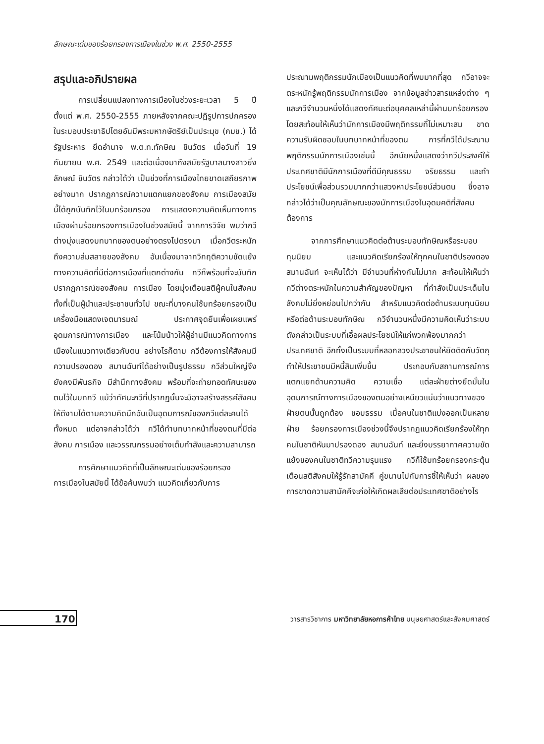ลักษณะเด่นของร้อยกรองการเมืองในช่วง พ.ศ. 2550-2555
สรุปและอภิปรายผล
การเปลี่ยนแปลงทางการเมืองในช่วงระยะเวลา 5 ปี ตั้งแต่ พ.ศ. 2550-2555 ภายหลังจากคณะปฏิรูปการปกครองในระบอบประชาธิปไตยอันมีพระมหากษัตริย์เป็นประมุข (คมช.) ได้รัฐประหาร ยึดอำนาจ พ.ต.ท.ทักษิณ ชินวัตร เมื่อวันที่ 19 กันยายน พ.ศ. 2549 และต่อเนื่องมาถึงสมัยรัฐบาลนางสาวยิ่งลักษณ์ ชินวัตร กล่าวได้ว่า เป็นช่วงที่การเมืองไทยขาดเสถียรภาพอย่างมาก ปรากฏการณ์ความแตกแยกของสังคม การเมืองสมัยนี้ได้ถูกบันทึกไว้ในบทร้อยกรอง การแสดงความคิดเห็นทางการเมืองผ่านร้อยกรองการเมืองในช่วงสมัยนี้ จากการวิจัย พบว่ากวีต่างมุ่งแสดงบทบาทของตนอย่างตรงไปตรงมา เมื่อกวีตระหนักถึงความล่มสลายของสังคม อันเนื่องมาจากวิกฤติความขัดแย้งทางความคิดที่มีต่อการเมืองที่แตกต่างกัน กวีก็พร้อมที่จะบันทึกปรากฏการณ์ของสังคม การเมือง โดยมุ่งเตือนสติผู้คนในสังคม ทั้งที่เป็นผู้นำและประชาชนทั่วไป ขณะที่บางคนใช้บทร้อยกรองเป็นเครื่องมือแสดงเจตนารมณ์ ประกาศจุดยืนเพื่อเผยแพร่อุดมการณ์ทางการเมือง และโน้มน้าวให้ผู้อ่านมีแนวคิดทางการเมืองในแนวทางเดียวกับตน อย่างไรก็ตาม กวีต้องการให้สังคมมีความปรองดอง สมานฉันท์ได้อย่างเป็นรูปธรรม กวีส่วนใหญ่จึงยังคงมีพันธกิจ มีสำนึกทางสังคม พร้อมที่จะถ่ายทอดทัศนะของตนไว้ในบทกวี แม้ว่าทัศนะกวีที่ปรากฏนั้นจะมิอาจสร้างสรรค์สังคมให้ดีงามได้ตามความคิดนึกอันเป็นอุดมการณ์ของกวีแต่ละคนได้ทั้งหมด แต่อาจกล่าวได้ว่า กวีได้ทำบทบาทหน้าที่ของตนที่มีต่อสังคม การเมือง และวรรณกรรมอย่างเต็มกำลังและความสามารถ
การศึกษาแนวคิดที่เป็นลักษณะเด่นของร้อยกรองการเมืองในสมัยนี้ ได้ข้อค้นพบว่า แนวคิดเกี่ยวกับการ
ประณามพฤติกรรมนักเมืองเป็นแนวคิดที่พบมากที่สุด กวีอาจจะตระหนักรู้พฤติกรรมนักการเมือง จากข้อมูลข่าวสารแหล่งต่าง ๆ และกวีจำนวนหนึ่งได้แสดงทัศนะต่อบุคคลเหล่านี้ผ่านบทร้อยกรอง โดยสะท้อนให้เห็นว่านักการเมืองมีพฤติกรรมที่ไม่เหมาะสม ขาดความรับผิดชอบในบทบาทหน้าที่ของตน การที่กวีได้ประณามพฤติกรรมนักการเมืองเช่นนี้ อีกนัยหนึ่งแสดงว่ากวีประสงค์ให้ประเทศชาติมีนักการเมืองที่ดีมีคุณธรรม จริยธรรม และทำประโยชน์เพื่อส่วนรวมมากกว่าแสวงหาประโยชน์ส่วนตน ซึ่งอาจกล่าวได้ว่าเป็นคุณลักษณะของนักการเมืองในอุดมคติที่สังคมต้องการ
จากการศึกษาแนวคิดต่อต้านระบอบทักษิณหรือระบอบทุนนิยม และแนวคิดเรียกร้องให้ทุกคนในชาติปรองดอง สมานฉันท์ จะเห็นได้ว่า มีจำนวนที่ห่างกันไม่มาก สะท้อนให้เห็นว่ากวีต่างตระหนักในความสำคัญของปัญหา ที่กำลังเป็นประเด็นในสังคมไม่ยิ่งหย่อนไปกว่ากัน สำหรับแนวคิดต่อต้านระบบทุนนิยมหรือต่อต้านระบอบทักษิณ กวีจำนวนหนึ่งมีความคิดเห็นว่าระบบดังกล่าวเป็นระบบที่เอื้อผลประโยชน์ให้แก่พวกพ้องมากกว่าประเทศชาติ อีกทั้งเป็นระบบที่หลอกลวงประชาชนให้ยึดติดกับวัตถุ ทำให้ประชาชนมีหนี้สินเพิ่มขึ้น ประกอบกับสถานการณ์การแตกแยกด้านความคิด ความเชื่อ แต่ละฝ่ายต่างยึดมั่นในอุดมการณ์ทางการเมืองของตนอย่างเหนียวแน่นว่าแนวทางของฝ่ายตนนั้นถูกต้อง ชอบธรรม เมื่อคนในชาติแบ่งออกเป็นหลายฝ่าย ร้อยกรองการเมืองช่วงนี้จึงปรากฏแนวคิดเรียกร้องให้ทุกคนในชาติหันมาปรองดอง สมานฉันท์ และยิ่งบรรยากาศความขัดแย้งของคนในชาติทวีความรุนแรง กวีก็ใช้บทร้อยกรองกระตุ้นเตือนสติสังคมให้รู้รักสามัคคี คู่ขนานไปกับการชี้ให้เห็นว่า ผลของการขาดความสามัคคีจะก่อให้เกิดผลเสียต่อประเทศชาติอย่างไร
170
วารสารวิชาการ มหาวิทยาลัยหอการค้าไทย มนุษยศาสตร์และสังคมศาสตร์